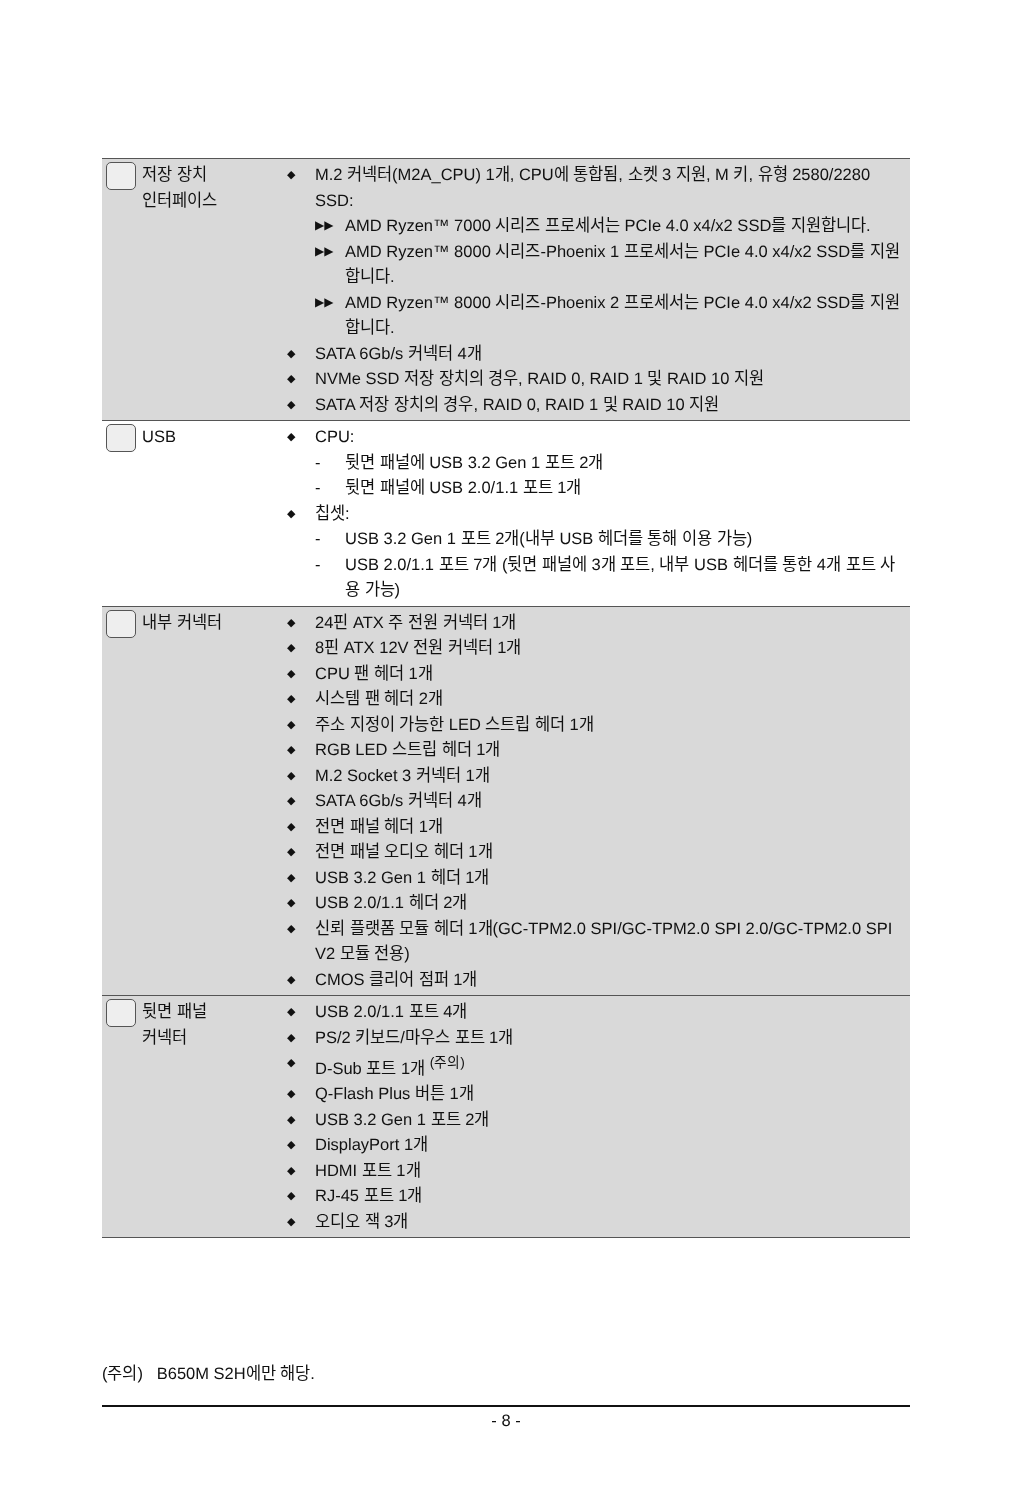| 저장 장치 인터페이스 | ◆ M.2 커넥터(M2A_CPU) 1개, CPU에 통합됨, 소켓 3 지원, M 키, 유형 2580/2280 SSD: ▶▶ AMD Ryzen™ 7000 시리즈 프로세서는 PCIe 4.0 x4/x2 SSD를 지원합니다. ▶▶ AMD Ryzen™ 8000 시리즈-Phoenix 1 프로세서는 PCIe 4.0 x4/x2 SSD를 지원합니다. ▶▶ AMD Ryzen™ 8000 시리즈-Phoenix 2 프로세서는 PCIe 4.0 x4/x2 SSD를 지원합니다. ◆ SATA 6Gb/s 커넥터 4개 ◆ NVMe SSD 저장 장치의 경우, RAID 0, RAID 1 및 RAID 10 지원 ◆ SATA 저장 장치의 경우, RAID 0, RAID 1 및 RAID 10 지원 |
| USB | ◆ CPU: - 뒷면 패널에 USB 3.2 Gen 1 포트 2개 - 뒷면 패널에 USB 2.0/1.1 포트 1개 ◆ 칩셋: - USB 3.2 Gen 1 포트 2개(내부 USB 헤더를 통해 이용 가능) - USB 2.0/1.1 포트 7개 (뒷면 패널에 3개 포트, 내부 USB 헤더를 통한 4개 포트 사용 가능) |
| 내부 커넥터 | ◆ 24핀 ATX 주 전원 커넥터 1개 ◆ 8핀 ATX 12V 전원 커넥터 1개 ◆ CPU 팬 헤더 1개 ◆ 시스템 팬 헤더 2개 ◆ 주소 지정이 가능한 LED 스트립 헤더 1개 ◆ RGB LED 스트립 헤더 1개 ◆ M.2 Socket 3 커넥터 1개 ◆ SATA 6Gb/s 커넥터 4개 ◆ 전면 패널 헤더 1개 ◆ 전면 패널 오디오 헤더 1개 ◆ USB 3.2 Gen 1 헤더 1개 ◆ USB 2.0/1.1 헤더 2개 ◆ 신뢰 플랫폼 모듈 헤더 1개(GC-TPM2.0 SPI/GC-TPM2.0 SPI 2.0/GC-TPM2.0 SPI V2 모듈 전용) ◆ CMOS 클리어 점퍼 1개 |
| 뒷면 패널 커넥터 | ◆ USB 2.0/1.1 포트 4개 ◆ PS/2 키보드/마우스 포트 1개 ◆ D-Sub 포트 1개 <sup>(주의)</sup> ◆ Q-Flash Plus 버튼 1개 ◆ USB 3.2 Gen 1 포트 2개 ◆ DisplayPort 1개 ◆ HDMI 포트 1개 ◆ RJ-45 포트 1개 ◆ 오디오 잭 3개 |
(주의) B650M S2H에만 해당.
- 8 -